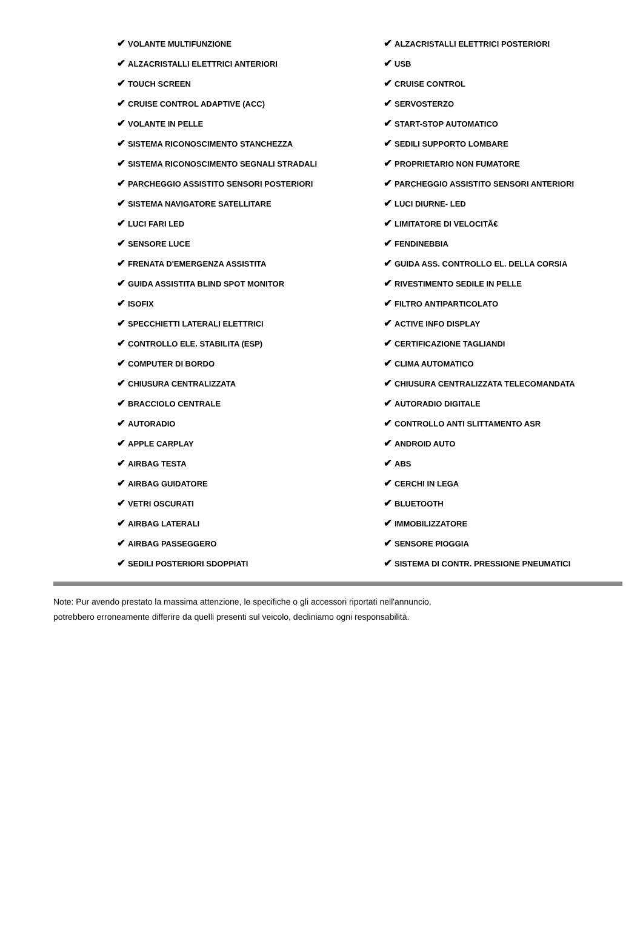| ✔ VOLANTE MULTIFUNZIONE | ✔ ALZACRISTALLI ELETTRICI POSTERIORI |
| ✔ ALZACRISTALLI ELETTRICI ANTERIORI | ✔ USB |
| ✔ TOUCH SCREEN | ✔ CRUISE CONTROL |
| ✔ CRUISE CONTROL ADAPTIVE (ACC) | ✔ SERVOSTERZO |
| ✔ VOLANTE IN PELLE | ✔ START-STOP AUTOMATICO |
| ✔ SISTEMA RICONOSCIMENTO STANCHEZZA | ✔ SEDILI SUPPORTO LOMBARE |
| ✔ SISTEMA RICONOSCIMENTO SEGNALI STRADALI | ✔ PROPRIETARIO NON FUMATORE |
| ✔ PARCHEGGIO ASSISTITO SENSORI POSTERIORI | ✔ PARCHEGGIO ASSISTITO SENSORI ANTERIORI |
| ✔ SISTEMA NAVIGATORE SATELLITARE | ✔ LUCI DIURNE- LED |
| ✔ LUCI FARI LED | ✔ LIMITATORE DI VELOCITÃ€ |
| ✔ SENSORE LUCE | ✔ FENDINEBBIA |
| ✔ FRENATA D'EMERGENZA ASSISTITA | ✔ GUIDA ASS. CONTROLLO EL. DELLA CORSIA |
| ✔ GUIDA ASSISTITA BLIND SPOT MONITOR | ✔ RIVESTIMENTO SEDILE IN PELLE |
| ✔ ISOFIX | ✔ FILTRO ANTIPARTICOLATO |
| ✔ SPECCHIETTI LATERALI ELETTRICI | ✔ ACTIVE INFO DISPLAY |
| ✔ CONTROLLO ELE. STABILITA (ESP) | ✔ CERTIFICAZIONE TAGLIANDI |
| ✔ COMPUTER DI BORDO | ✔ CLIMA AUTOMATICO |
| ✔ CHIUSURA CENTRALIZZATA | ✔ CHIUSURA CENTRALIZZATA TELECOMANDATA |
| ✔ BRACCIOLO CENTRALE | ✔ AUTORADIO DIGITALE |
| ✔ AUTORADIO | ✔ CONTROLLO ANTI SLITTAMENTO ASR |
| ✔ APPLE CARPLAY | ✔ ANDROID AUTO |
| ✔ AIRBAG TESTA | ✔ ABS |
| ✔ AIRBAG GUIDATORE | ✔ CERCHI IN LEGA |
| ✔ VETRI OSCURATI | ✔ BLUETOOTH |
| ✔ AIRBAG LATERALI | ✔ IMMOBILIZZATORE |
| ✔ AIRBAG PASSEGGERO | ✔ SENSORE PIOGGIA |
| ✔ SEDILI POSTERIORI SDOPPIATI | ✔ SISTEMA DI CONTR. PRESSIONE PNEUMATICI |
Note: Pur avendo prestato la massima attenzione, le specifiche o gli accessori riportati nell'annuncio,
potrebbero erroneamente differire da quelli presenti sul veicolo, decliniamo ogni responsabilità.